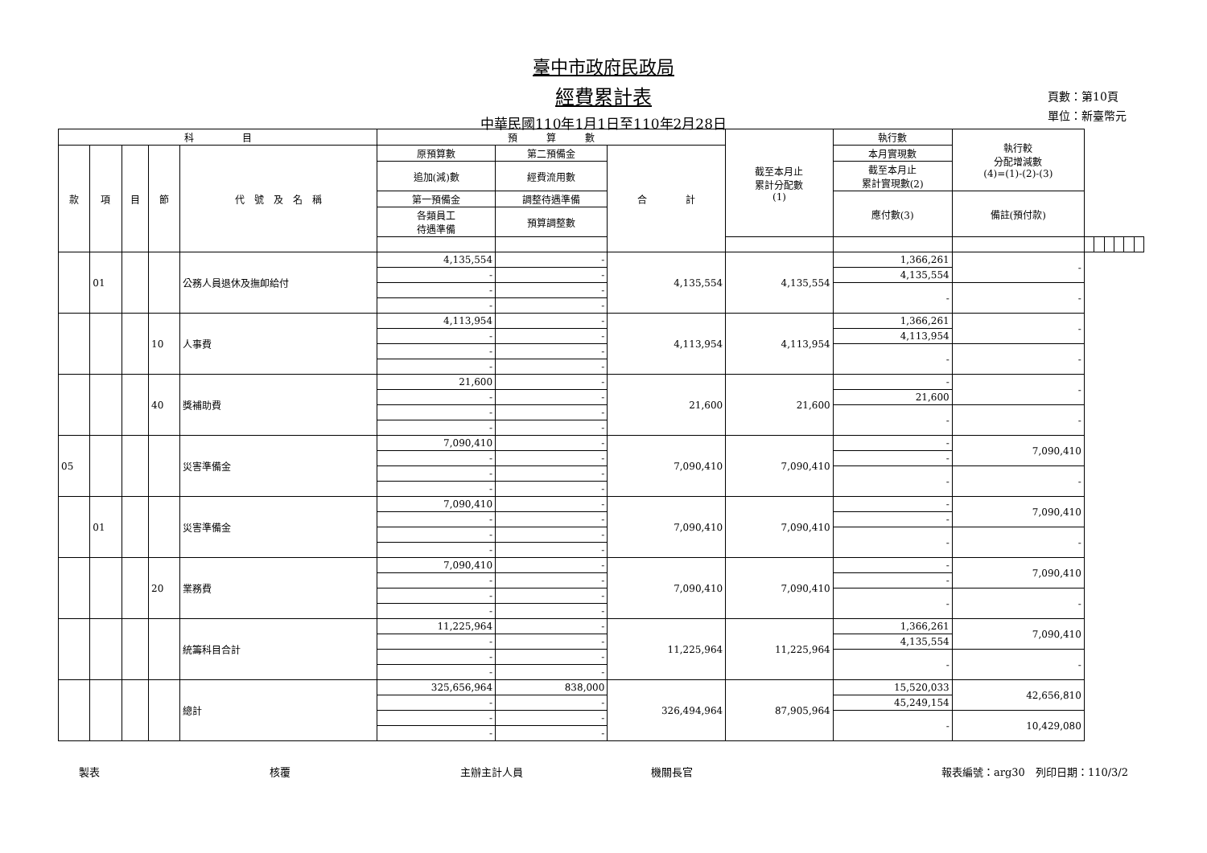臺中市政府民政局
經費累計表
中華民國110年1月1日至110年2月28日
頁數：第10頁
單位：新臺幣元
| 科 目 | | | | | 預 算 數 | | | 截至本月止 累計分配數 (1) | 執行數 | 執行較 分配增減數 (4)=(1)-(2)-(3) | | | | | | |
| --- | --- | --- | --- | --- | --- | --- | --- | --- | --- | --- | --- | --- | --- | --- | --- | --- |
| 款 | 項 | 目 | 節 | 代 號 及 名 稱 | 原預算數 | 第二預備金 | 合 計 | | 本月實現數 | | | | | | | |
| | | | | | 追加(減)數 | 經費流用數 | | | 截至本月止 累計實現數(2) | | | | | | | |
| | | | | | 第一預備金 | 調整待遇準備 | | | 應付數(3) | 備註(預付款) | | | | | | |
| | | | | | 各類員工 待遇準備 | 預算調整數 | | | | | | | | | | |
| | 01 | | | 公務人員退休及撫卹給付 | 4,135,554 | - | 4,135,554 | 4,135,554 | 1,366,261 | - | | | | | | |
| | | | | | - | - | | | 4,135,554 | | | | | | | |
| | | | | | - | - | | | - | - | | | | | | |
| | | | | | - | - | | | | | | | | | | |
| | | | 10 | 人事費 | 4,113,954 | - | 4,113,954 | 4,113,954 | 1,366,261 | - | | | | | | |
| | | | | | - | - | | | 4,113,954 | | | | | | | |
| | | | | | - | - | | | - | - | | | | | | |
| | | | | | - | - | | | | | | | | | | |
| | | | 40 | 獎補助費 | 21,600 | - | 21,600 | 21,600 | - | - | | | | | | |
| | | | | | - | - | | | 21,600 | | | | | | | |
| | | | | | - | - | | | - | - | | | | | | |
| | | | | | - | - | | | | | | | | | | |
| 05 | | | | 災害準備金 | 7,090,410 | - | 7,090,410 | 7,090,410 | - | 7,090,410 | | | | | | |
| | | | | | - | - | | | - | | | | | | | |
| | | | | | - | - | | | - | - | | | | | | |
| | | | | | - | - | | | | | | | | | | |
| | 01 | | | 災害準備金 | 7,090,410 | - | 7,090,410 | 7,090,410 | - | 7,090,410 | | | | | | |
| | | | | | - | - | | | - | | | | | | | |
| | | | | | - | - | | | - | - | | | | | | |
| | | | | | - | - | | | | | | | | | | |
| | | | 20 | 業務費 | 7,090,410 | - | 7,090,410 | 7,090,410 | - | 7,090,410 | | | | | | |
| | | | | | - | - | | | - | | | | | | | |
| | | | | | - | - | | | - | - | | | | | | |
| | | | | | - | - | | | | | | | | | | |
| | | | | 統籌科目合計 | 11,225,964 | - | 11,225,964 | 11,225,964 | 1,366,261 | 7,090,410 | | | | | | |
| | | | | | - | - | | | 4,135,554 | | | | | | | |
| | | | | | - | - | | | - | - | | | | | | |
| | | | | | - | - | | | | | | | | | | |
| | | | | 總計 | 325,656,964 | 838,000 | 326,494,964 | 87,905,964 | 15,520,033 | 42,656,810 | | | | | | |
| | | | | | - | - | | | 45,249,154 | | | | | | | |
| | | | | | - | - | | | - | 10,429,080 | | | | | | |
| | | | | | - | - | | | | | | | | | | |
製表 核覆 主辦主計人員 機關長官 報表編號：arg30　列印日期：110/3/2